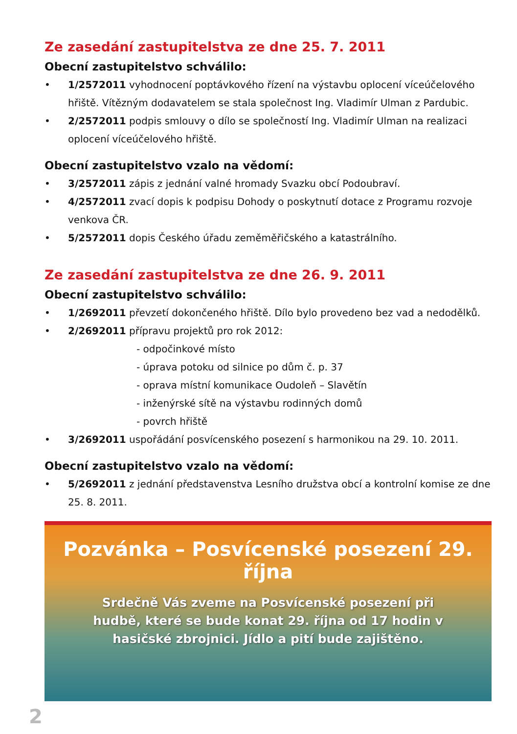Ze zasedání zastupitelstva ze dne 25. 7. 2011
Obecní zastupitelstvo schválilo:
• 1/2572011 vyhodnocení poptávkového řízení na výstavbu oplocení víceúčelového hřiště. Vítězným dodavatelem se stala společnost Ing. Vladimír Ulman z Pardubic.
• 2/2572011 podpis smlouvy o dílo se společností Ing. Vladimír Ulman na realizaci oplocení víceúčelového hřiště.
Obecní zastupitelstvo vzalo na vědomí:
• 3/2572011 zápis z jednání valné hromady Svazku obcí Podoubraví.
• 4/2572011 zvací dopis k podpisu Dohody o poskytnutí dotace z Programu rozvoje venkova ČR.
• 5/2572011 dopis Českého úřadu zeměměřičského a katastrálního.
Ze zasedání zastupitelstva ze dne 26. 9. 2011
Obecní zastupitelstvo schválilo:
• 1/2692011 převzetí dokončeného hřiště. Dílo bylo provedeno bez vad a nedodělků.
• 2/2692011 přípravu projektů pro rok 2012:
- odpočinkové místo
- úprava potoku od silnice po dům č. p. 37
- oprava místní komunikace Oudoleň – Slavětín
- inženýrské sítě na výstavbu rodinných domů
- povrch hřiště
• 3/2692011 uspořádání posvícenského posezení s harmonikou na 29. 10. 2011.
Obecní zastupitelstvo vzalo na vědomí:
• 5/2692011 z jednání představenstva Lesního družstva obcí a kontrolní komise ze dne 25. 8. 2011.
Pozvánka – Posvícenské posezení 29. října
Srdečně Vás zveme na Posvícenské posezení při hudbě, které se bude konat 29. října od 17 hodin v hasičské zbrojnici. Jídlo a pití bude zajištěno.
2